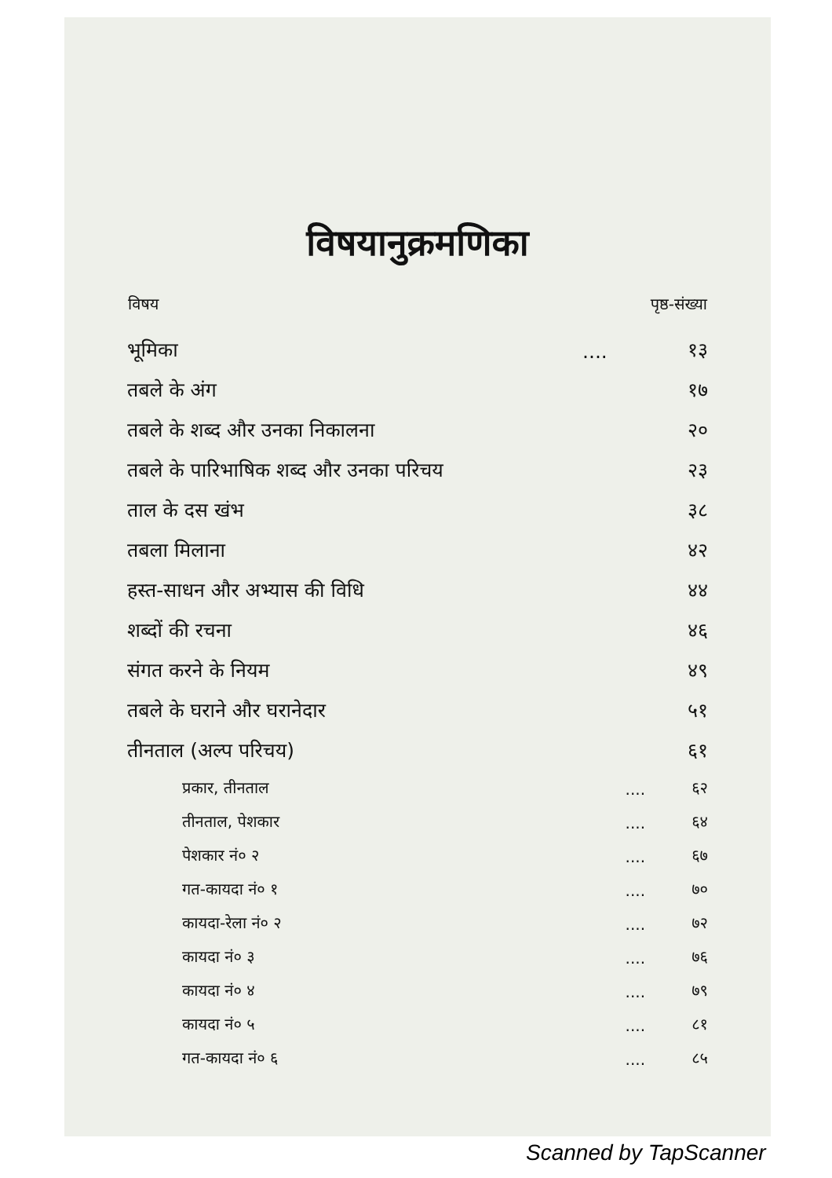विषयानुक्रमणिका
| विषय | | पृष्ठ-संख्या |
| --- | --- | --- |
| भूमिका | .... | १३ |
| तबले के अंग | | १७ |
| तबले के शब्द और उनका निकालना | | २० |
| तबले के पारिभाषिक शब्द और उनका परिचय | | २३ |
| ताल के दस खंभ | | ३८ |
| तबला मिलाना | | ४२ |
| हस्त-साधन और अभ्यास की विधि | | ४४ |
| शब्दों की रचना | | ४६ |
| संगत करने के नियम | | ४९ |
| तबले के घराने और घरानेदार | | ५१ |
| तीनताल (अल्प परिचय) | | ६१ |
| प्रकार, तीनताल | .... | ६२ |
| तीनताल, पेशकार | .... | ६४ |
| पेशकार नं० २ | .... | ६७ |
| गत-कायदा नं० १ | .... | ७० |
| कायदा-रेला नं० २ | .... | ७२ |
| कायदा नं० ३ | .... | ७६ |
| कायदा नं० ४ | .... | ७९ |
| कायदा नं० ५ | .... | ८१ |
| गत-कायदा नं० ६ | .... | ८५ |
Scanned by TapScanner